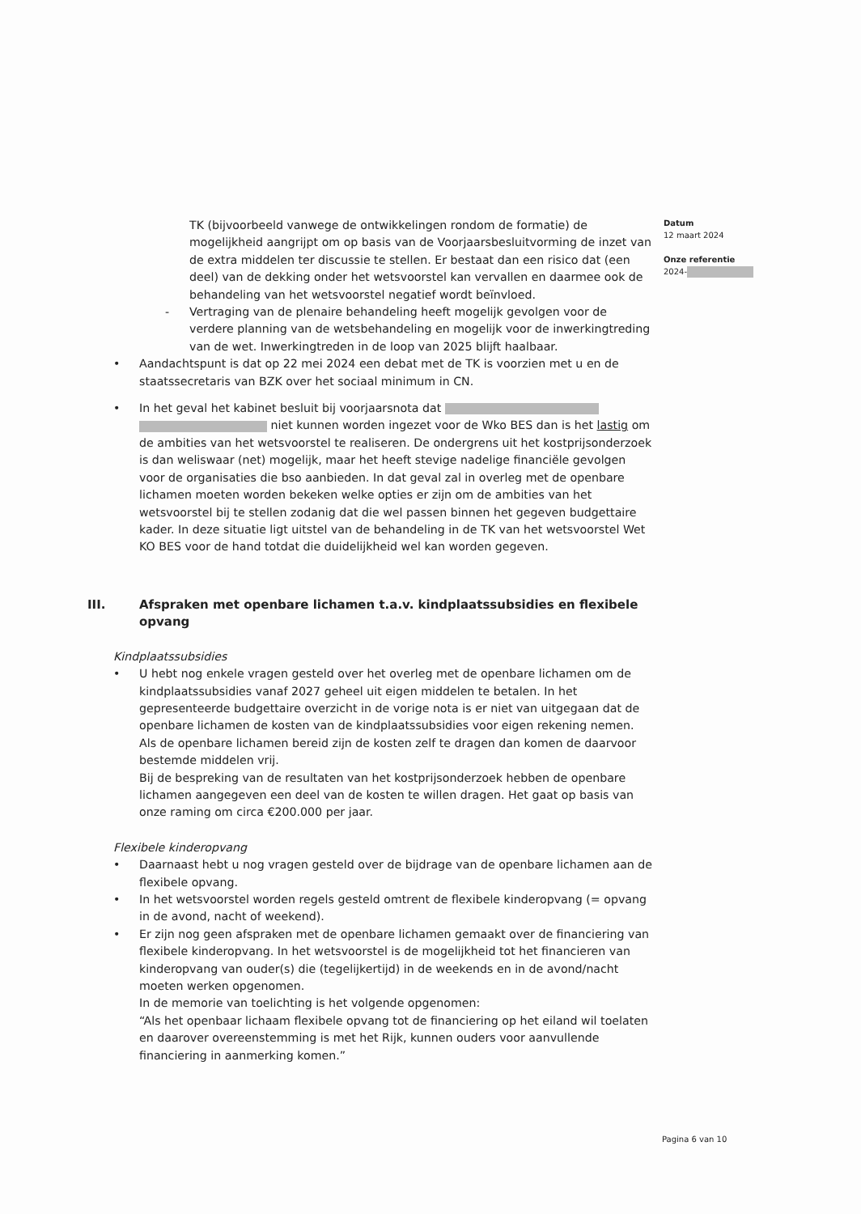Datum
12 maart 2024
Onze referentie
2024-
TK (bijvoorbeeld vanwege de ontwikkelingen rondom de formatie) de mogelijkheid aangrijpt om op basis van de Voorjaarsbesluitvorming de inzet van de extra middelen ter discussie te stellen. Er bestaat dan een risico dat (een deel) van de dekking onder het wetsvoorstel kan vervallen en daarmee ook de behandeling van het wetsvoorstel negatief wordt beïnvloed.
- Vertraging van de plenaire behandeling heeft mogelijk gevolgen voor de verdere planning van de wetsbehandeling en mogelijk voor de inwerkingtreding van de wet. Inwerkingtreden in de loop van 2025 blijft haalbaar.
• Aandachtspunt is dat op 22 mei 2024 een debat met de TK is voorzien met u en de staatssecretaris van BZK over het sociaal minimum in CN.
• In het geval het kabinet besluit bij voorjaarsnota dat niet kunnen worden ingezet voor de Wko BES dan is het lastig om de ambities van het wetsvoorstel te realiseren. De ondergrens uit het kostprijsonderzoek is dan weliswaar (net) mogelijk, maar het heeft stevige nadelige financiële gevolgen voor de organisaties die bso aanbieden. In dat geval zal in overleg met de openbare lichamen moeten worden bekeken welke opties er zijn om de ambities van het wetsvoorstel bij te stellen zodanig dat die wel passen binnen het gegeven budgettaire kader. In deze situatie ligt uitstel van de behandeling in de TK van het wetsvoorstel Wet KO BES voor de hand totdat die duidelijkheid wel kan worden gegeven.
III. Afspraken met openbare lichamen t.a.v. kindplaatssubsidies en flexibele opvang
Kindplaatssubsidies
• U hebt nog enkele vragen gesteld over het overleg met de openbare lichamen om de kindplaatssubsidies vanaf 2027 geheel uit eigen middelen te betalen. In het gepresenteerde budgettaire overzicht in de vorige nota is er niet van uitgegaan dat de openbare lichamen de kosten van de kindplaatssubsidies voor eigen rekening nemen. Als de openbare lichamen bereid zijn de kosten zelf te dragen dan komen de daarvoor bestemde middelen vrij.
Bij de bespreking van de resultaten van het kostprijsonderzoek hebben de openbare lichamen aangegeven een deel van de kosten te willen dragen. Het gaat op basis van onze raming om circa €200.000 per jaar.
Flexibele kinderopvang
• Daarnaast hebt u nog vragen gesteld over de bijdrage van de openbare lichamen aan de flexibele opvang.
• In het wetsvoorstel worden regels gesteld omtrent de flexibele kinderopvang (= opvang in de avond, nacht of weekend).
• Er zijn nog geen afspraken met de openbare lichamen gemaakt over de financiering van flexibele kinderopvang. In het wetsvoorstel is de mogelijkheid tot het financieren van kinderopvang van ouder(s) die (tegelijkertijd) in de weekends en in de avond/nacht moeten werken opgenomen.
In de memorie van toelichting is het volgende opgenomen:
“Als het openbaar lichaam flexibele opvang tot de financiering op het eiland wil toelaten en daarover overeenstemming is met het Rijk, kunnen ouders voor aanvullende financiering in aanmerking komen.”
Pagina 6 van 10